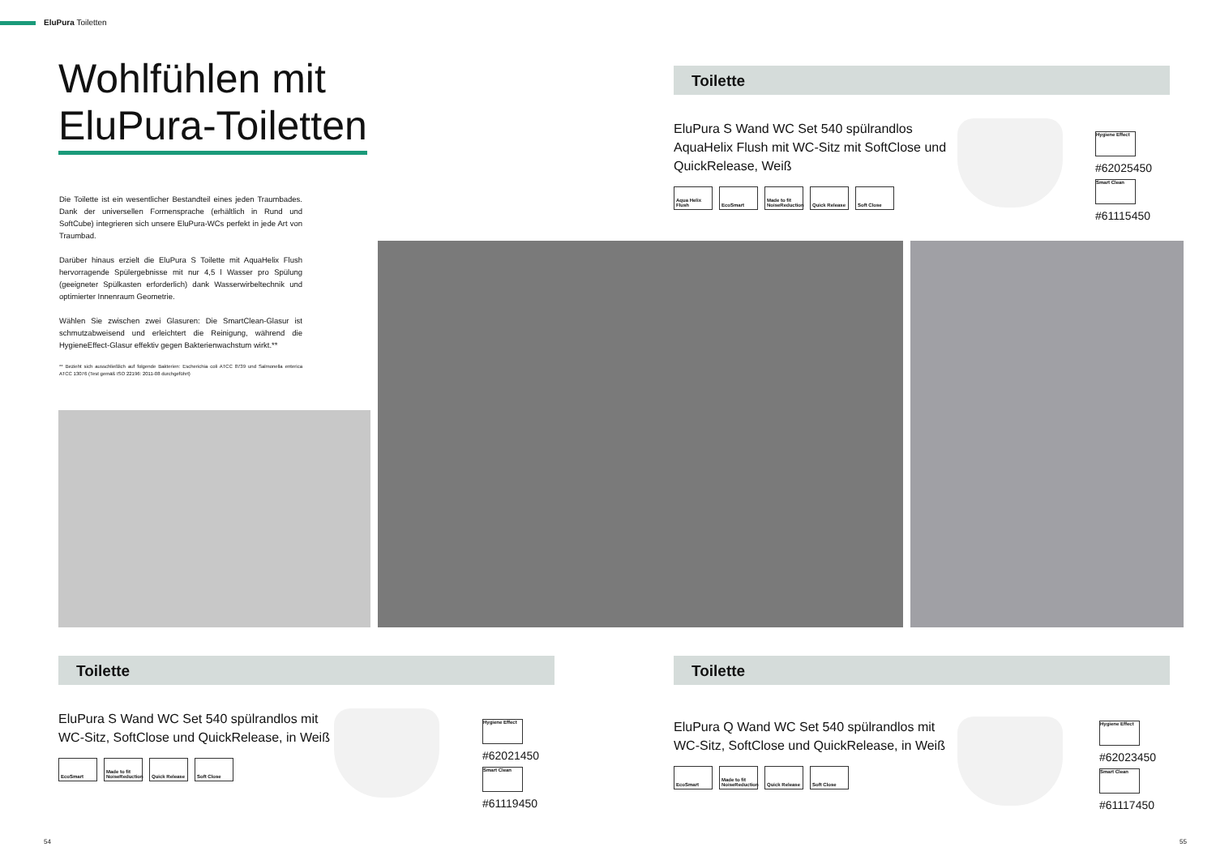EluPura Toiletten
Wohlfühlen mit
EluPura-Toiletten
Die Toilette ist ein wesentlicher Bestandteil eines jeden Traumbades. Dank der universellen Formensprache (erhältlich in Rund und SoftCube) integrieren sich unsere EluPura-WCs perfekt in jede Art von Traumbad.
Darüber hinaus erzielt die EluPura S Toilette mit AquaHelix Flush hervorragende Spülergebnisse mit nur 4,5 l Wasser pro Spülung (geeigneter Spülkasten erforderlich) dank Wasserwirbeltechnik und optimierter Innenraum Geometrie.
Wählen Sie zwischen zwei Glasuren: Die SmartClean-Glasur ist schmutzabweisend und erleichtert die Reinigung, während die HygieneEffect-Glasur effektiv gegen Bakterienwachstum wirkt.**
** Bezieht sich ausschließlich auf folgende Bakterien: Escherichia coli ATCC 8739 und Salmonella enterica ATCC 13076 (Test gemäß ISO 22196: 2011-08 durchgeführt)
Toilette
EluPura S Wand WC Set 540 spülrandlos AquaHelix Flush mit WC-Sitz mit SoftClose und QuickRelease, Weiß
Aqua Helix Flush
EcoSmart Made to fit NoiseReduction
Quick Release Soft Close
Hygiene Effect
#62025450
Smart Clean
#61115450
Toilette
EluPura S Wand WC Set 540 spülrandlos mit WC-Sitz, SoftClose und QuickRelease, in Weiß
EcoSmart Made to fit NoiseReduction
Quick Release Soft Close
Hygiene Effect
#62021450
Smart Clean
#61119450
Toilette
EluPura Q Wand WC Set 540 spülrandlos mit WC-Sitz, SoftClose und QuickRelease, in Weiß
EcoSmart Made to fit NoiseReduction
Quick Release Soft Close
Hygiene Effect
#62023450
Smart Clean
#61117450
54 55